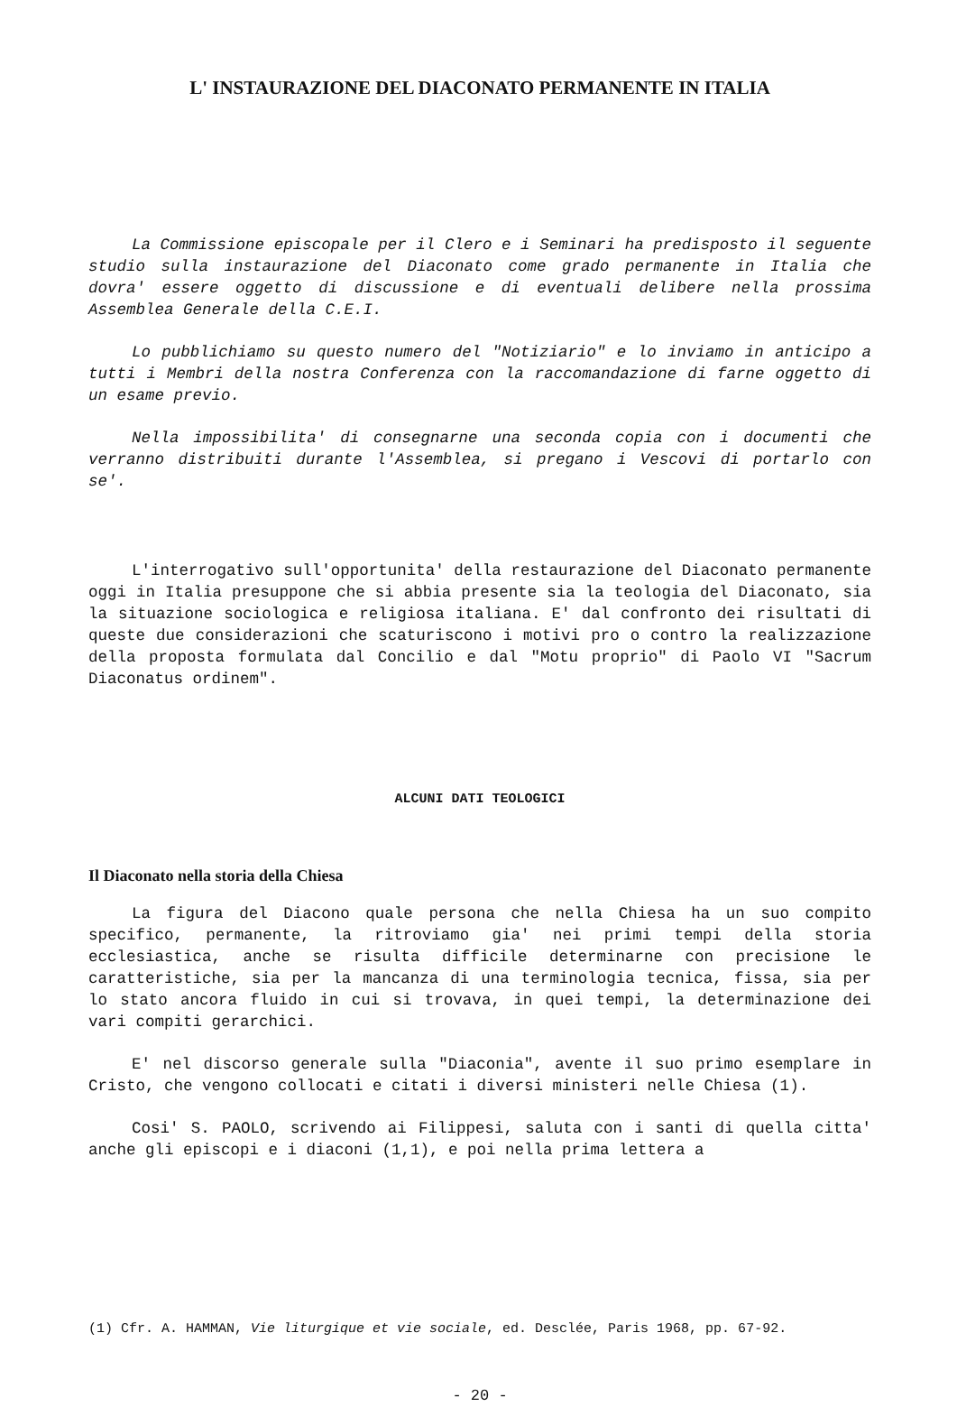L' INSTAURAZIONE DEL DIACONATO PERMANENTE IN ITALIA
La Commissione episcopale per il Clero e i Seminari ha predisposto il seguente studio sulla instaurazione del Diaconato come grado permanente in Italia che dovra' essere oggetto di discussione e di eventuali delibere nella prossima Assemblea Generale della C.E.I.
Lo pubblichiamo su questo numero del "Notiziario" e lo inviamo in anticipo a tutti i Membri della nostra Conferenza con la raccomandazione di farne oggetto di un esame previo.
Nella impossibilita' di consegnarne una seconda copia con i documenti che verranno distribuiti durante l'Assemblea, si pregano i Vescovi di portarlo con se'.
L'interrogativo sull'opportunita' della restaurazione del Diaconato permanente oggi in Italia presuppone che si abbia presente sia la teologia del Diaconato, sia la situazione sociologica e religiosa italiana. E' dal confronto dei risultati di queste due considerazioni che scaturiscono i motivi pro o contro la realizzazione della proposta formulata dal Concilio e dal "Motu proprio" di Paolo VI "Sacrum Diaconatus ordinem".
ALCUNI DATI TEOLOGICI
Il Diaconato nella storia della Chiesa
La figura del Diacono quale persona che nella Chiesa ha un suo compito specifico, permanente, la ritroviamo gia' nei primi tempi della storia ecclesiastica, anche se risulta difficile determinarne con precisione le caratteristiche, sia per la mancanza di una terminologia tecnica, fissa, sia per lo stato ancora fluido in cui si trovava, in quei tempi, la determinazione dei vari compiti gerarchici.
E' nel discorso generale sulla "Diaconia", avente il suo primo esemplare in Cristo, che vengono collocati e citati i diversi ministeri nelle Chiesa (1).
Cosi' S. PAOLO, scrivendo ai Filippesi, saluta con i santi di quella citta' anche gli episcopi e i diaconi (1,1), e poi nella prima lettera a
(1) Cfr. A. HAMMAN, Vie liturgique et vie sociale, ed. Desclée, Paris 1968, pp. 67-92.
- 20 -